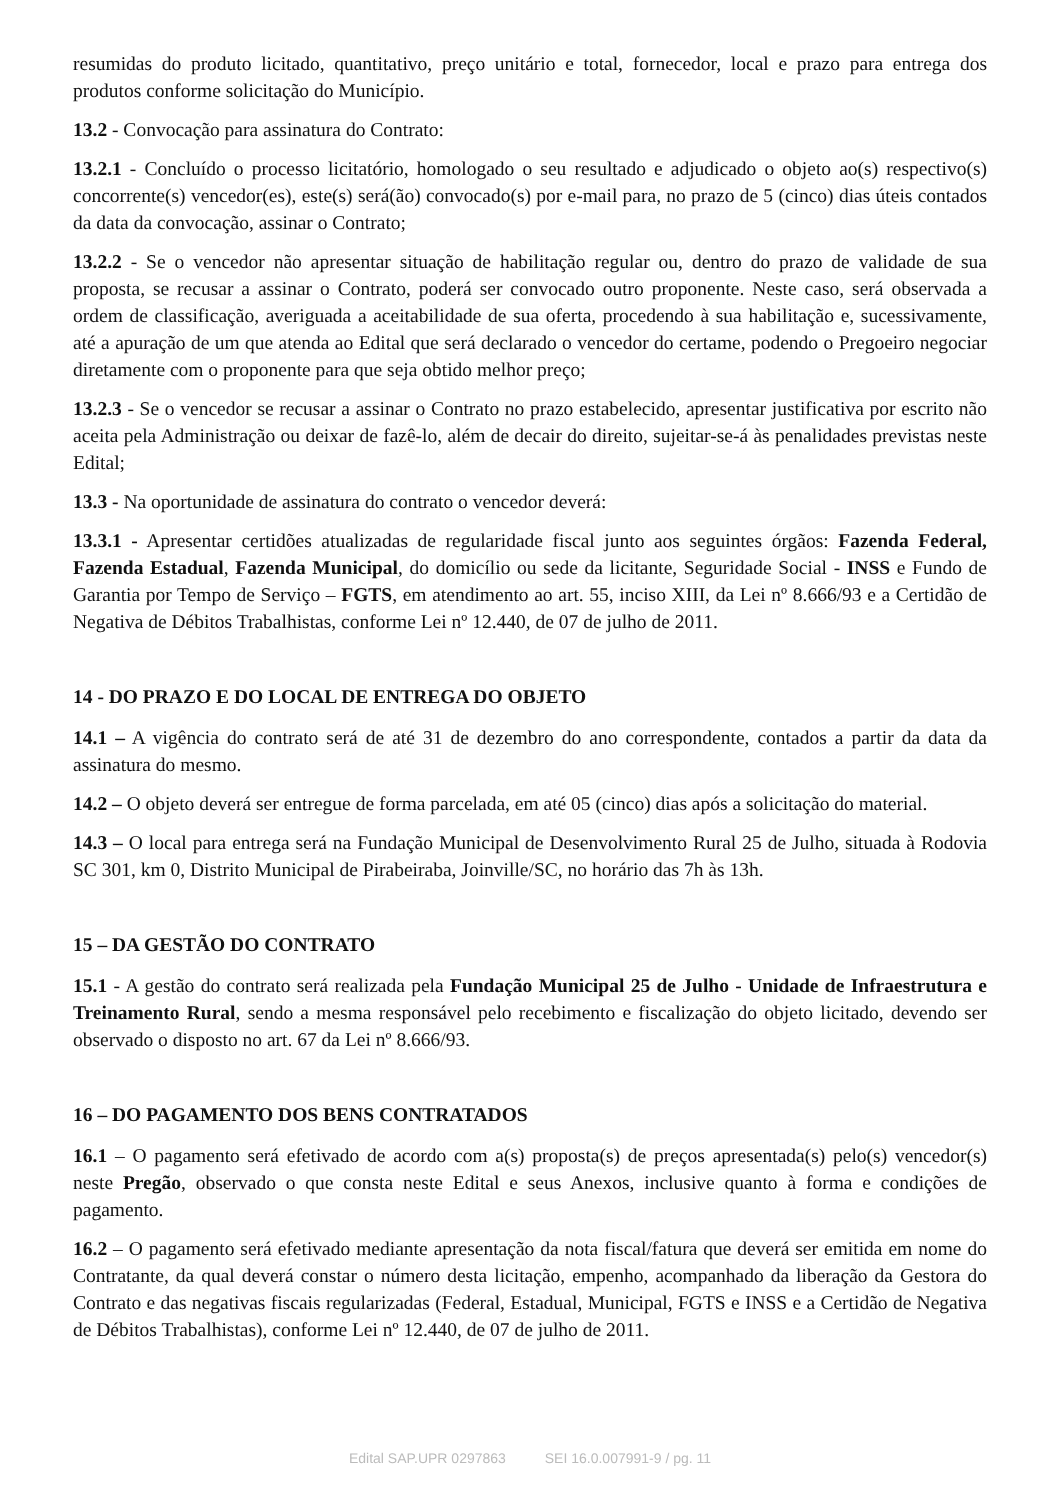resumidas do produto licitado, quantitativo, preço unitário e total, fornecedor, local e prazo para entrega dos produtos conforme solicitação do Município.
13.2 - Convocação para assinatura do Contrato:
13.2.1 - Concluído o processo licitatório, homologado o seu resultado e adjudicado o objeto ao(s) respectivo(s) concorrente(s) vencedor(es), este(s) será(ão) convocado(s) por e-mail para, no prazo de 5 (cinco) dias úteis contados da data da convocação, assinar o Contrato;
13.2.2 - Se o vencedor não apresentar situação de habilitação regular ou, dentro do prazo de validade de sua proposta, se recusar a assinar o Contrato, poderá ser convocado outro proponente. Neste caso, será observada a ordem de classificação, averiguada a aceitabilidade de sua oferta, procedendo à sua habilitação e, sucessivamente, até a apuração de um que atenda ao Edital que será declarado o vencedor do certame, podendo o Pregoeiro negociar diretamente com o proponente para que seja obtido melhor preço;
13.2.3 - Se o vencedor se recusar a assinar o Contrato no prazo estabelecido, apresentar justificativa por escrito não aceita pela Administração ou deixar de fazê-lo, além de decair do direito, sujeitar-se-á às penalidades previstas neste Edital;
13.3 - Na oportunidade de assinatura do contrato o vencedor deverá:
13.3.1 - Apresentar certidões atualizadas de regularidade fiscal junto aos seguintes órgãos: Fazenda Federal, Fazenda Estadual, Fazenda Municipal, do domicílio ou sede da licitante, Seguridade Social - INSS e Fundo de Garantia por Tempo de Serviço – FGTS, em atendimento ao art. 55, inciso XIII, da Lei nº 8.666/93 e a Certidão de Negativa de Débitos Trabalhistas, conforme Lei nº 12.440, de 07 de julho de 2011.
14 - DO PRAZO E DO LOCAL DE ENTREGA DO OBJETO
14.1 – A vigência do contrato será de até 31 de dezembro do ano correspondente, contados a partir da data da assinatura do mesmo.
14.2 – O objeto deverá ser entregue de forma parcelada, em até 05 (cinco) dias após a solicitação do material.
14.3 – O local para entrega será na Fundação Municipal de Desenvolvimento Rural 25 de Julho, situada à Rodovia SC 301, km 0, Distrito Municipal de Pirabeiraba, Joinville/SC, no horário das 7h às 13h.
15 – DA GESTÃO DO CONTRATO
15.1 - A gestão do contrato será realizada pela Fundação Municipal 25 de Julho - Unidade de Infraestrutura e Treinamento Rural, sendo a mesma responsável pelo recebimento e fiscalização do objeto licitado, devendo ser observado o disposto no art. 67 da Lei nº 8.666/93.
16 – DO PAGAMENTO DOS BENS CONTRATADOS
16.1 – O pagamento será efetivado de acordo com a(s) proposta(s) de preços apresentada(s) pelo(s) vencedor(s) neste Pregão, observado o que consta neste Edital e seus Anexos, inclusive quanto à forma e condições de pagamento.
16.2 – O pagamento será efetivado mediante apresentação da nota fiscal/fatura que deverá ser emitida em nome do Contratante, da qual deverá constar o número desta licitação, empenho, acompanhado da liberação da Gestora do Contrato e das negativas fiscais regularizadas (Federal, Estadual, Municipal, FGTS e INSS e a Certidão de Negativa de Débitos Trabalhistas), conforme Lei nº 12.440, de 07 de julho de 2011.
Edital SAP.UPR 0297863 SEI 16.0.007991-9 / pg. 11